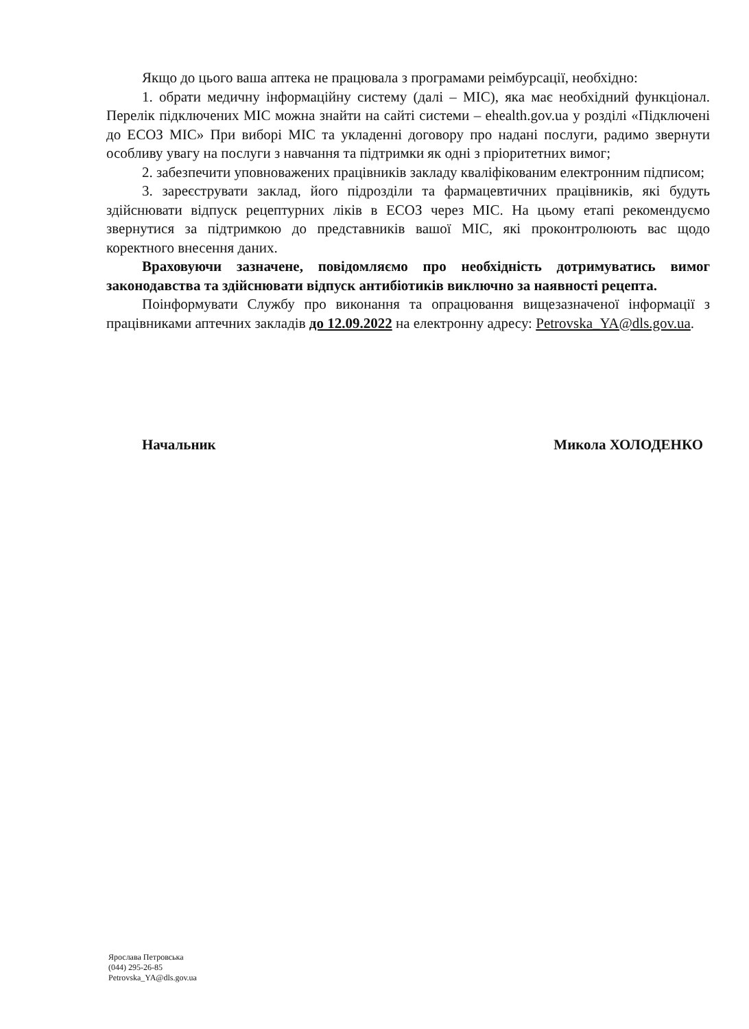Якщо до цього ваша аптека не працювала з програмами реімбурсації, необхідно:
1. обрати медичну інформаційну систему (далі – МІС), яка має необхідний функціонал. Перелік підключених МІС можна знайти на сайті системи – ehealth.gov.ua у розділі «Підключені до ЕСОЗ МІС» При виборі МІС та укладенні договору про надані послуги, радимо звернути особливу увагу на послуги з навчання та підтримки як одні з пріоритетних вимог;
2. забезпечити уповноважених працівників закладу кваліфікованим електронним підписом;
3. зареєструвати заклад, його підрозділи та фармацевтичних працівників, які будуть здійснювати відпуск рецептурних ліків в ЕСОЗ через МІС. На цьому етапі рекомендуємо звернутися за підтримкою до представників вашої МІС, які проконтролюють вас щодо коректного внесення даних.
Враховуючи зазначене, повідомляємо про необхідність дотримуватись вимог законодавства та здійснювати відпуск антибіотиків виключно за наявності рецепта.
Поінформувати Службу про виконання та опрацювання вищезазначеної інформації з працівниками аптечних закладів до 12.09.2022 на електронну адресу: Petrovska_YA@dls.gov.ua.
Начальник Микола ХОЛОДЕНКО
Ярослава Петровська
(044) 295-26-85
Petrovska_YA@dls.gov.ua